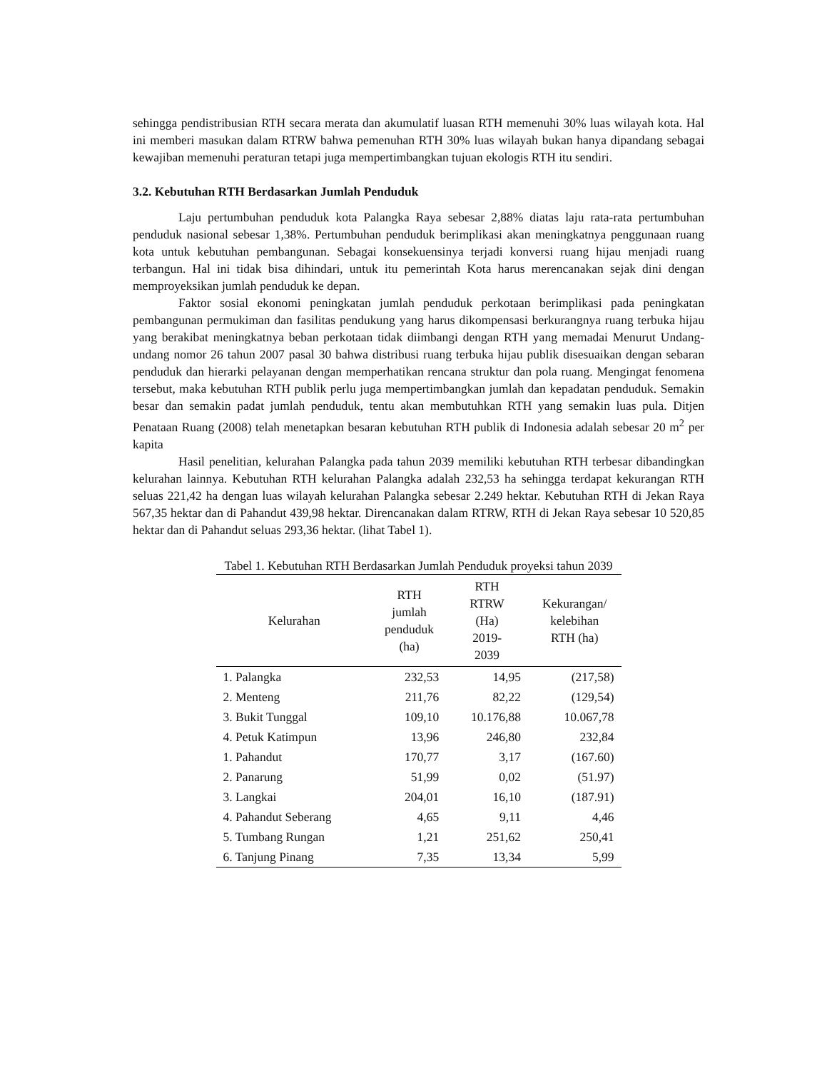sehingga pendistribusian RTH secara merata dan akumulatif luasan RTH memenuhi 30% luas wilayah kota. Hal ini memberi masukan dalam RTRW bahwa pemenuhan RTH 30% luas wilayah bukan hanya dipandang sebagai kewajiban memenuhi peraturan tetapi juga mempertimbangkan tujuan ekologis RTH itu sendiri.
3.2. Kebutuhan RTH Berdasarkan Jumlah Penduduk
Laju pertumbuhan penduduk kota Palangka Raya sebesar 2,88% diatas laju rata-rata pertumbuhan penduduk nasional sebesar 1,38%. Pertumbuhan penduduk berimplikasi akan meningkatnya penggunaan ruang kota untuk kebutuhan pembangunan. Sebagai konsekuensinya terjadi konversi ruang hijau menjadi ruang terbangun. Hal ini tidak bisa dihindari, untuk itu pemerintah Kota harus merencanakan sejak dini dengan memproyeksikan jumlah penduduk ke depan.
Faktor sosial ekonomi peningkatan jumlah penduduk perkotaan berimplikasi pada peningkatan pembangunan permukiman dan fasilitas pendukung yang harus dikompensasi berkurangnya ruang terbuka hijau yang berakibat meningkatnya beban perkotaan tidak diimbangi dengan RTH yang memadai Menurut Undang-undang nomor 26 tahun 2007 pasal 30 bahwa distribusi ruang terbuka hijau publik disesuaikan dengan sebaran penduduk dan hierarki pelayanan dengan memperhatikan rencana struktur dan pola ruang. Mengingat fenomena tersebut, maka kebutuhan RTH publik perlu juga mempertimbangkan jumlah dan kepadatan penduduk. Semakin besar dan semakin padat jumlah penduduk, tentu akan membutuhkan RTH yang semakin luas pula. Ditjen Penataan Ruang (2008) telah menetapkan besaran kebutuhan RTH publik di Indonesia adalah sebesar 20 m<sup>2</sup> per kapita
Hasil penelitian, kelurahan Palangka pada tahun 2039 memiliki kebutuhan RTH terbesar dibandingkan kelurahan lainnya. Kebutuhan RTH kelurahan Palangka adalah 232,53 ha sehingga terdapat kekurangan RTH seluas 221,42 ha dengan luas wilayah kelurahan Palangka sebesar 2.249 hektar. Kebutuhan RTH di Jekan Raya 567,35 hektar dan di Pahandut 439,98 hektar. Direncanakan dalam RTRW, RTH di Jekan Raya sebesar 10 520,85 hektar dan di Pahandut seluas 293,36 hektar. (lihat Tabel 1).
Tabel 1. Kebutuhan RTH Berdasarkan Jumlah Penduduk proyeksi tahun 2039
| Kelurahan | RTH jumlah penduduk (ha) | RTH RTRW (Ha) 2019- 2039 | Kekurangan/ kelebihan RTH (ha) |
| --- | --- | --- | --- |
| 1. Palangka | 232,53 | 14,95 | (217,58) |
| 2. Menteng | 211,76 | 82,22 | (129,54) |
| 3. Bukit Tunggal | 109,10 | 10.176,88 | 10.067,78 |
| 4. Petuk Katimpun | 13,96 | 246,80 | 232,84 |
| 1. Pahandut | 170,77 | 3,17 | (167.60) |
| 2. Panarung | 51,99 | 0,02 | (51.97) |
| 3. Langkai | 204,01 | 16,10 | (187.91) |
| 4. Pahandut Seberang | 4,65 | 9,11 | 4,46 |
| 5. Tumbang Rungan | 1,21 | 251,62 | 250,41 |
| 6. Tanjung Pinang | 7,35 | 13,34 | 5,99 |